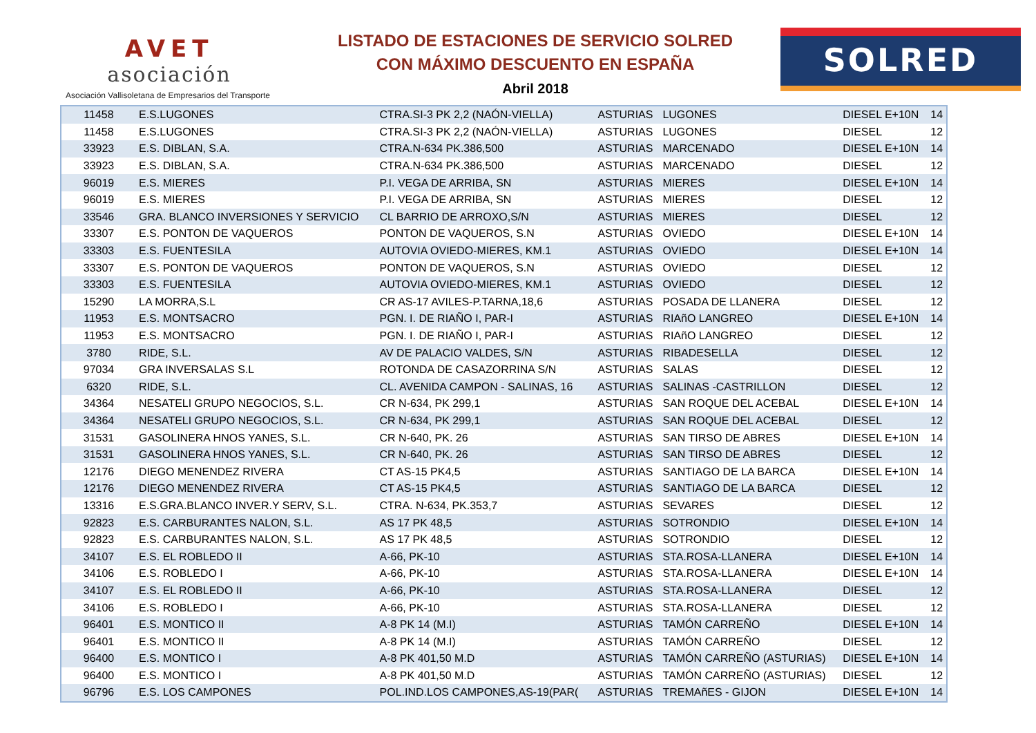AVET
asociación
Asociación Vallisoletana de Empresarios del Transporte
LISTADO DE ESTACIONES DE SERVICIO SOLRED
CON MÁXIMO DESCUENTO EN ESPAÑA
Abril 2018
SOLRED
| 11458 | E.S.LUGONES | CTRA.SI-3 PK 2,2 (NAÓN-VIELLA) | ASTURIAS | LUGONES | DIESEL E+10N | 14 |
| 11458 | E.S.LUGONES | CTRA.SI-3 PK 2,2 (NAÓN-VIELLA) | ASTURIAS | LUGONES | DIESEL | 12 |
| 33923 | E.S. DIBLAN, S.A. | CTRA.N-634 PK.386,500 | ASTURIAS | MARCENADO | DIESEL E+10N | 14 |
| 33923 | E.S. DIBLAN, S.A. | CTRA.N-634 PK.386,500 | ASTURIAS | MARCENADO | DIESEL | 12 |
| 96019 | E.S. MIERES | P.I. VEGA DE ARRIBA, SN | ASTURIAS | MIERES | DIESEL E+10N | 14 |
| 96019 | E.S. MIERES | P.I. VEGA DE ARRIBA, SN | ASTURIAS | MIERES | DIESEL | 12 |
| 33546 | GRA. BLANCO INVERSIONES Y SERVICIO | CL BARRIO DE ARROXO,S/N | ASTURIAS | MIERES | DIESEL | 12 |
| 33307 | E.S. PONTON DE VAQUEROS | PONTON DE VAQUEROS, S.N | ASTURIAS | OVIEDO | DIESEL E+10N | 14 |
| 33303 | E.S. FUENTESILA | AUTOVIA OVIEDO-MIERES, KM.1 | ASTURIAS | OVIEDO | DIESEL E+10N | 14 |
| 33307 | E.S. PONTON DE VAQUEROS | PONTON DE VAQUEROS, S.N | ASTURIAS | OVIEDO | DIESEL | 12 |
| 33303 | E.S. FUENTESILA | AUTOVIA OVIEDO-MIERES, KM.1 | ASTURIAS | OVIEDO | DIESEL | 12 |
| 15290 | LA MORRA,S.L | CR AS-17 AVILES-P.TARNA,18,6 | ASTURIAS | POSADA DE LLANERA | DIESEL | 12 |
| 11953 | E.S. MONTSACRO | PGN. I. DE RIAÑO I, PAR-I | ASTURIAS | RIAñO LANGREO | DIESEL E+10N | 14 |
| 11953 | E.S. MONTSACRO | PGN. I. DE RIAÑO I, PAR-I | ASTURIAS | RIAñO LANGREO | DIESEL | 12 |
| 3780 | RIDE, S.L. | AV DE PALACIO VALDES, S/N | ASTURIAS | RIBADESELLA | DIESEL | 12 |
| 97034 | GRA INVERSALAS S.L | ROTONDA DE CASAZORRINA S/N | ASTURIAS | SALAS | DIESEL | 12 |
| 6320 | RIDE, S.L. | CL. AVENIDA CAMPON - SALINAS, 16 | ASTURIAS | SALINAS -CASTRILLON | DIESEL | 12 |
| 34364 | NESATELI GRUPO NEGOCIOS, S.L. | CR N-634, PK 299,1 | ASTURIAS | SAN ROQUE DEL ACEBAL | DIESEL E+10N | 14 |
| 34364 | NESATELI GRUPO NEGOCIOS, S.L. | CR N-634, PK 299,1 | ASTURIAS | SAN ROQUE DEL ACEBAL | DIESEL | 12 |
| 31531 | GASOLINERA HNOS YANES, S.L. | CR N-640, PK. 26 | ASTURIAS | SAN TIRSO DE ABRES | DIESEL E+10N | 14 |
| 31531 | GASOLINERA HNOS YANES, S.L. | CR N-640, PK. 26 | ASTURIAS | SAN TIRSO DE ABRES | DIESEL | 12 |
| 12176 | DIEGO MENENDEZ RIVERA | CT AS-15 PK4,5 | ASTURIAS | SANTIAGO DE LA BARCA | DIESEL E+10N | 14 |
| 12176 | DIEGO MENENDEZ RIVERA | CT AS-15 PK4,5 | ASTURIAS | SANTIAGO DE LA BARCA | DIESEL | 12 |
| 13316 | E.S.GRA.BLANCO INVER.Y SERV, S.L. | CTRA. N-634, PK.353,7 | ASTURIAS | SEVARES | DIESEL | 12 |
| 92823 | E.S. CARBURANTES NALON, S.L. | AS 17 PK 48,5 | ASTURIAS | SOTRONDIO | DIESEL E+10N | 14 |
| 92823 | E.S. CARBURANTES NALON, S.L. | AS 17 PK 48,5 | ASTURIAS | SOTRONDIO | DIESEL | 12 |
| 34107 | E.S. EL ROBLEDO II | A-66, PK-10 | ASTURIAS | STA.ROSA-LLANERA | DIESEL E+10N | 14 |
| 34106 | E.S. ROBLEDO I | A-66, PK-10 | ASTURIAS | STA.ROSA-LLANERA | DIESEL E+10N | 14 |
| 34107 | E.S. EL ROBLEDO II | A-66, PK-10 | ASTURIAS | STA.ROSA-LLANERA | DIESEL | 12 |
| 34106 | E.S. ROBLEDO I | A-66, PK-10 | ASTURIAS | STA.ROSA-LLANERA | DIESEL | 12 |
| 96401 | E.S. MONTICO II | A-8 PK 14 (M.I) | ASTURIAS | TAMÓN CARREÑO | DIESEL E+10N | 14 |
| 96401 | E.S. MONTICO II | A-8 PK 14 (M.I) | ASTURIAS | TAMÓN CARREÑO | DIESEL | 12 |
| 96400 | E.S. MONTICO I | A-8 PK 401,50 M.D | ASTURIAS | TAMÓN CARREÑO (ASTURIAS) | DIESEL E+10N | 14 |
| 96400 | E.S. MONTICO I | A-8 PK 401,50 M.D | ASTURIAS | TAMÓN CARREÑO (ASTURIAS) | DIESEL | 12 |
| 96796 | E.S. LOS CAMPONES | POL.IND.LOS CAMPONES,AS-19(PAR( | ASTURIAS | TREMAñES - GIJON | DIESEL E+10N | 14 |